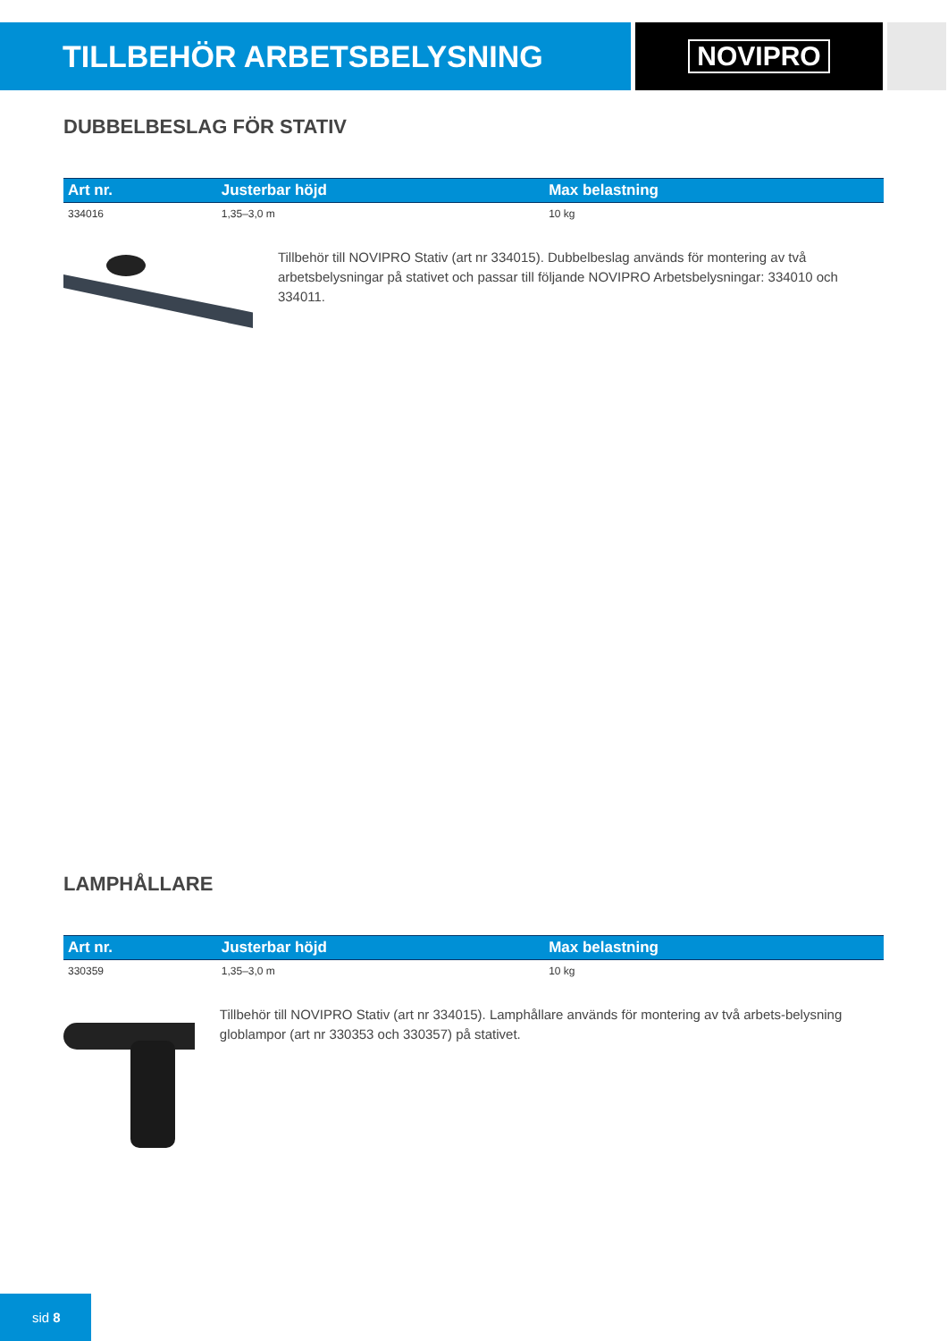TILLBEHÖR ARBETSBELYSNING
NOVIPRO
DUBBELBESLAG FÖR STATIV
| Art nr. | Justerbar höjd | Max belastning |
| --- | --- | --- |
| 334016 | 1,35–3,0 m | 10 kg |
Tillbehör till NOVIPRO Stativ (art nr 334015). Dubbelbeslag används för montering av två arbetsbelysningar på stativet och passar till följande NOVIPRO Arbetsbelysningar: 334010 och 334011.
LAMPHÅLLARE
| Art nr. | Justerbar höjd | Max belastning |
| --- | --- | --- |
| 330359 | 1,35–3,0 m | 10 kg |
Tillbehör till NOVIPRO Stativ (art nr 334015). Lamphållare används för montering av två arbets-belysning globlampor (art nr 330353 och 330357) på stativet.
sid 8